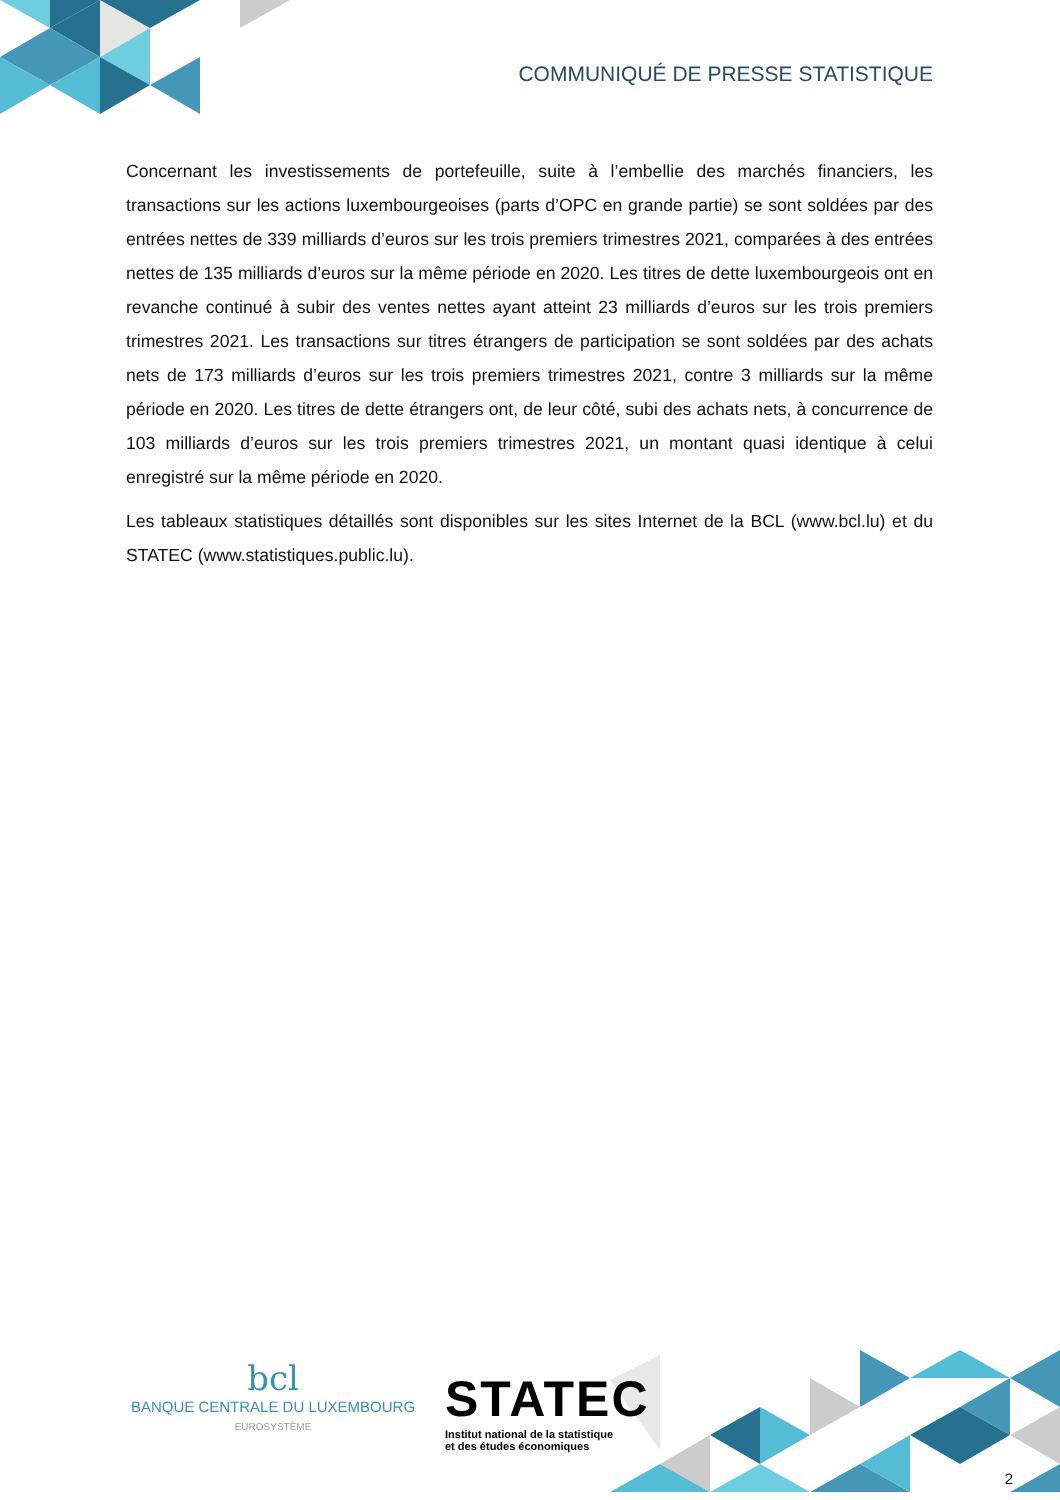COMMUNIQUÉ DE PRESSE STATISTIQUE
Concernant les investissements de portefeuille, suite à l’embellie des marchés financiers, les transactions sur les actions luxembourgeoises (parts d’OPC en grande partie) se sont soldées par des entrées nettes de 339 milliards d’euros sur les trois premiers trimestres 2021, comparées à des entrées nettes de 135 milliards d’euros sur la même période en 2020. Les titres de dette luxembourgeois ont en revanche continué à subir des ventes nettes ayant atteint 23 milliards d’euros sur les trois premiers trimestres 2021. Les transactions sur titres étrangers de participation se sont soldées par des achats nets de 173 milliards d’euros sur les trois premiers trimestres 2021, contre 3 milliards sur la même période en 2020. Les titres de dette étrangers ont, de leur côté, subi des achats nets, à concurrence de 103 milliards d’euros sur les trois premiers trimestres 2021, un montant quasi identique à celui enregistré sur la même période en 2020.
Les tableaux statistiques détaillés sont disponibles sur les sites Internet de la BCL (www.bcl.lu) et du STATEC (www.statistiques.public.lu).
bcl
BANQUE CENTRALE DU LUXEMBOURG
EUROSYSTÈME
STATEC
Institut national de la statistique
et des études économiques
2